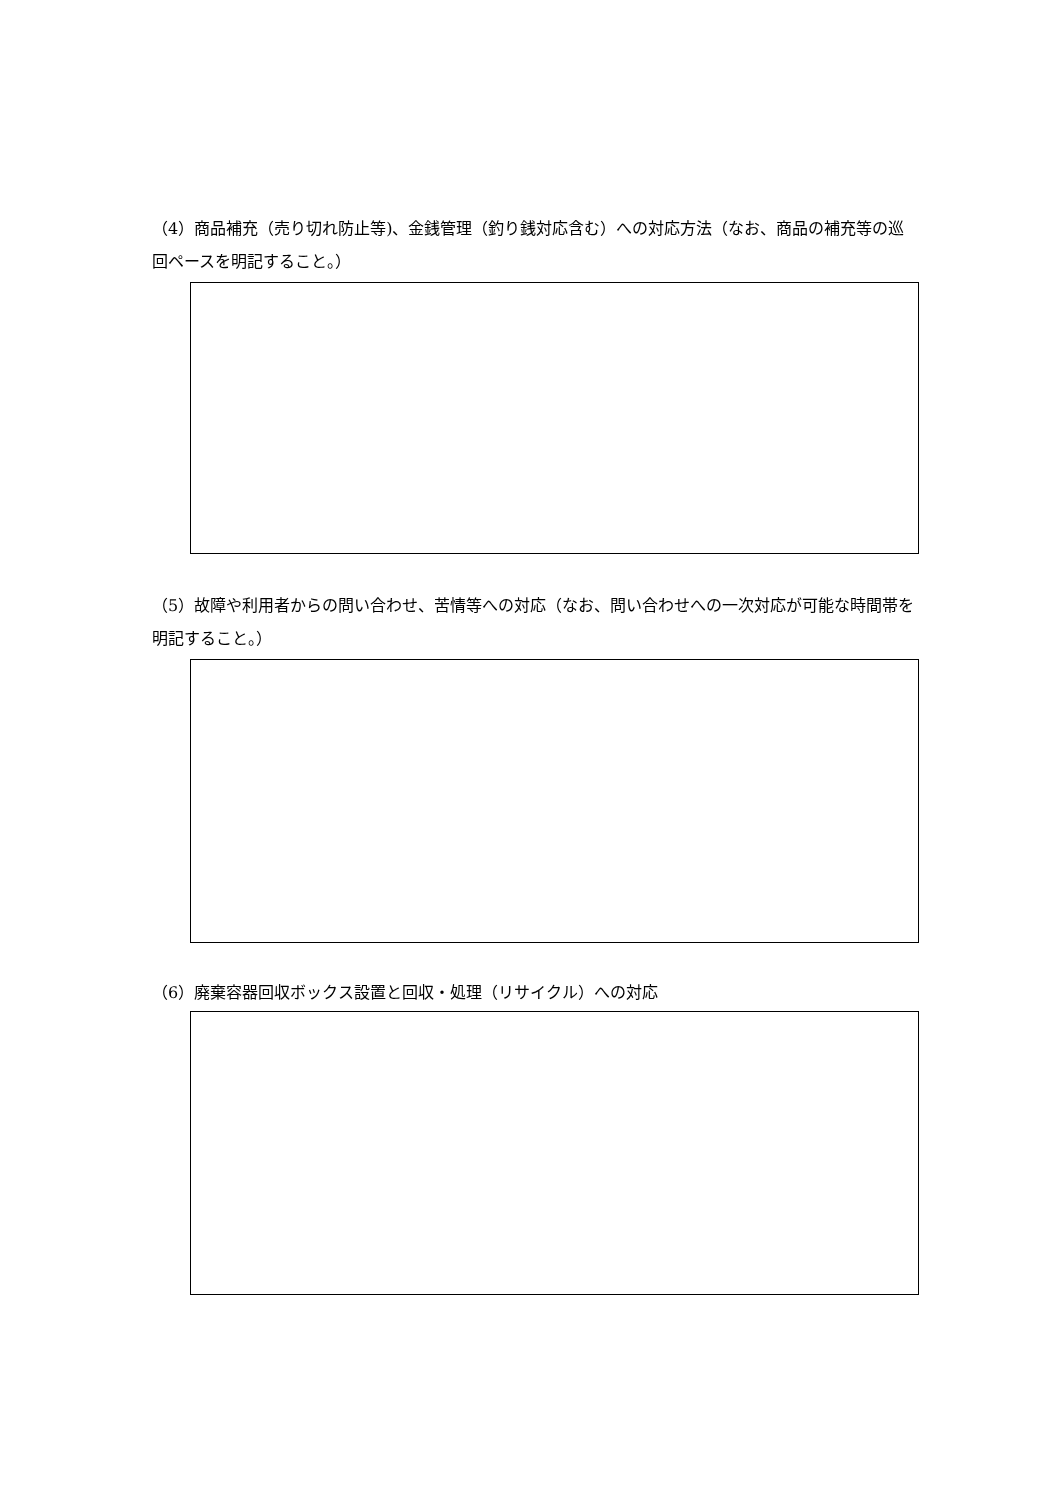（4）商品補充（売り切れ防止等)、金銭管理（釣り銭対応含む）への対応方法（なお、商品の補充等の巡回ペースを明記すること。）
（5）故障や利用者からの問い合わせ、苦情等への対応（なお、問い合わせへの一次対応が可能な時間帯を明記すること。）
（6）廃棄容器回収ボックス設置と回収・処理（リサイクル）への対応